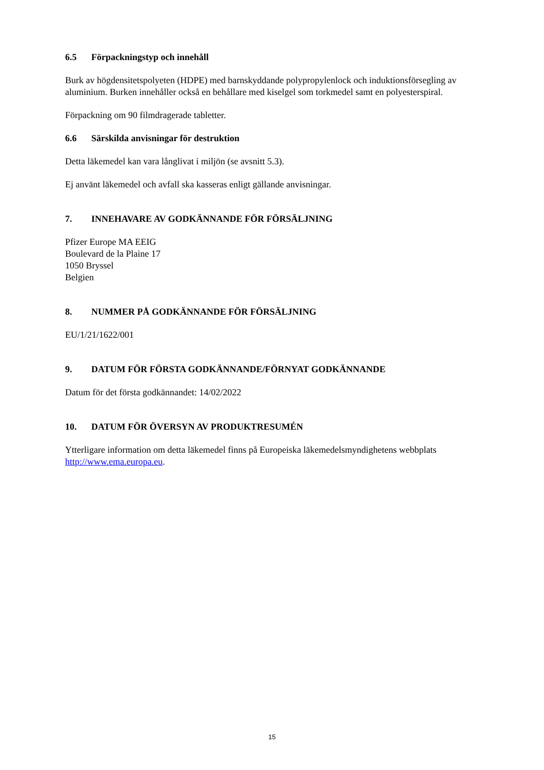6.5 Förpackningstyp och innehåll
Burk av högdensitetspolyeten (HDPE) med barnskyddande polypropylenlock och induktionsförsegling av aluminium. Burken innehåller också en behållare med kiselgel som torkmedel samt en polyesterspiral.
Förpackning om 90 filmdragerade tabletter.
6.6 Särskilda anvisningar för destruktion
Detta läkemedel kan vara långlivat i miljön (se avsnitt 5.3).
Ej använt läkemedel och avfall ska kasseras enligt gällande anvisningar.
7. INNEHAVARE AV GODKÄNNANDE FÖR FÖRSÄLJNING
Pfizer Europe MA EEIG
Boulevard de la Plaine 17
1050 Bryssel
Belgien
8. NUMMER PÅ GODKÄNNANDE FÖR FÖRSÄLJNING
EU/1/21/1622/001
9. DATUM FÖR FÖRSTA GODKÄNNANDE/FÖRNYAT GODKÄNNANDE
Datum för det första godkännandet: 14/02/2022
10. DATUM FÖR ÖVERSYN AV PRODUKTRESUMÉN
Ytterligare information om detta läkemedel finns på Europeiska läkemedelsmyndighetens webbplats http://www.ema.europa.eu.
15